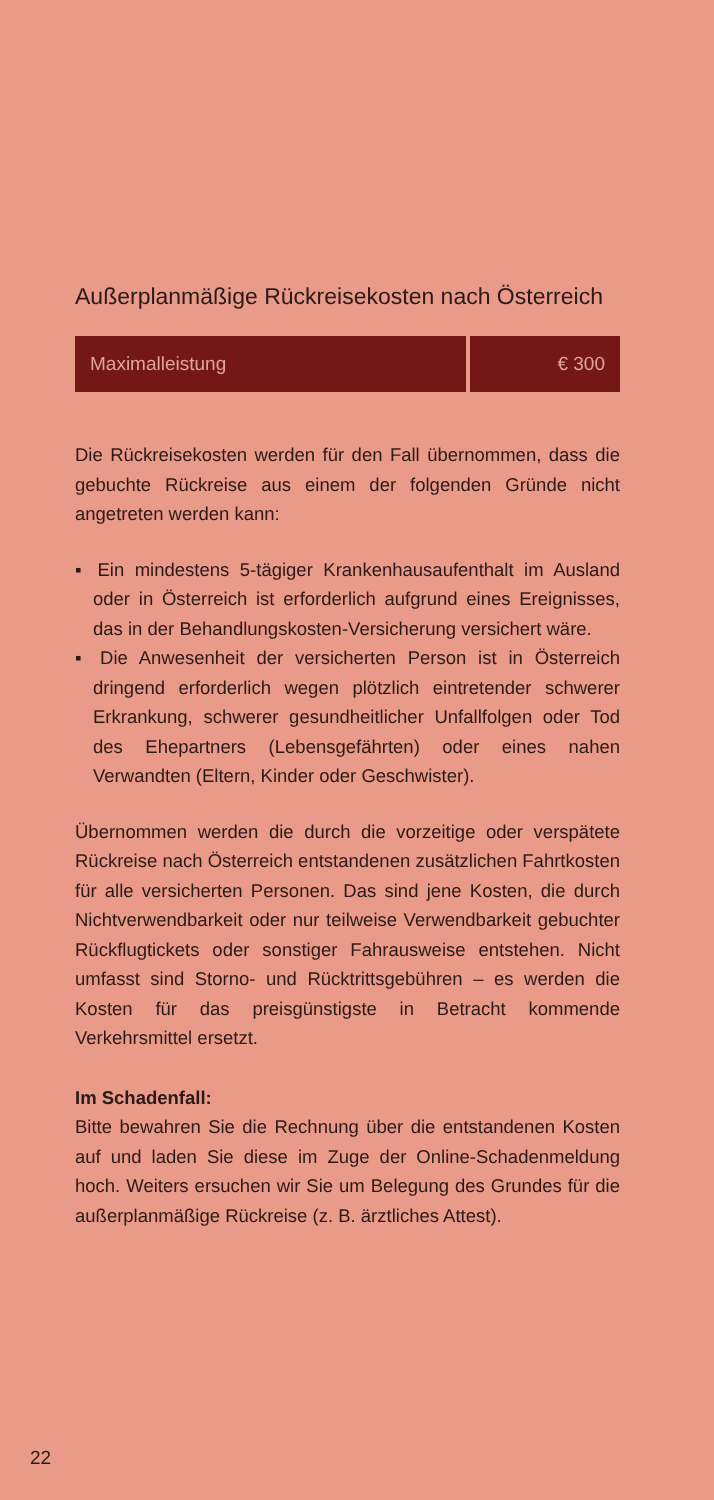Außerplanmäßige Rückreisekosten nach Österreich
| Maximalleistung | € 300 |
Die Rückreisekosten werden für den Fall übernommen, dass die gebuchte Rückreise aus einem der folgenden Gründe nicht angetreten werden kann:
▪ Ein mindestens 5-tägiger Krankenhausaufenthalt im Ausland oder in Österreich ist erforderlich aufgrund eines Ereignisses, das in der Behandlungskosten-Versicherung versichert wäre.
▪ Die Anwesenheit der versicherten Person ist in Österreich dringend erforderlich wegen plötzlich eintretender schwerer Erkrankung, schwerer gesundheitlicher Unfallfolgen oder Tod des Ehepartners (Lebensgefährten) oder eines nahen Verwandten (Eltern, Kinder oder Geschwister).
Übernommen werden die durch die vorzeitige oder verspätete Rückreise nach Österreich entstandenen zusätzlichen Fahrtkosten für alle versicherten Personen. Das sind jene Kosten, die durch Nichtverwendbarkeit oder nur teilweise Verwendbarkeit gebuchter Rückflugtickets oder sonstiger Fahrausweise entstehen. Nicht umfasst sind Storno- und Rücktrittsgebühren – es werden die Kosten für das preisgünstigste in Betracht kommende Verkehrsmittel ersetzt.
Im Schadenfall:
Bitte bewahren Sie die Rechnung über die entstandenen Kosten auf und laden Sie diese im Zuge der Online-Schadenmeldung hoch. Weiters ersuchen wir Sie um Belegung des Grundes für die außerplanmäßige Rückreise (z. B. ärztliches Attest).
22